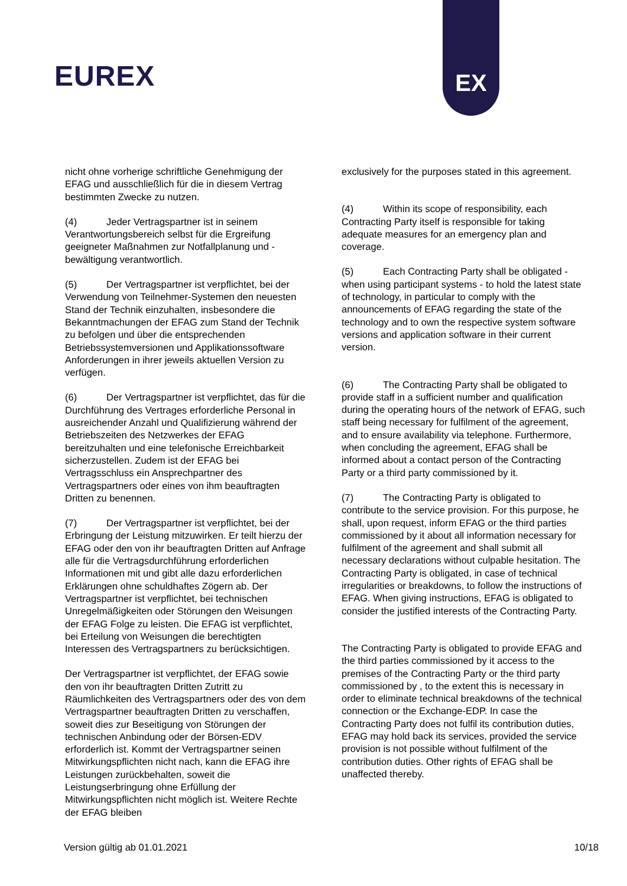EUREX
EX
nicht ohne vorherige schriftliche Genehmigung der EFAG und ausschließlich für die in diesem Vertrag bestimmten Zwecke zu nutzen.
(4) Jeder Vertragspartner ist in seinem Verantwortungsbereich selbst für die Ergreifung geeigneter Maßnahmen zur Notfallplanung und -bewältigung verantwortlich.
(5) Der Vertragspartner ist verpflichtet, bei der Verwendung von Teilnehmer-Systemen den neuesten Stand der Technik einzuhalten, insbesondere die Bekanntmachungen der EFAG zum Stand der Technik zu befolgen und über die entsprechenden Betriebssystemversionen und Applikationssoftware Anforderungen in ihrer jeweils aktuellen Version zu verfügen.
(6) Der Vertragspartner ist verpflichtet, das für die Durchführung des Vertrages erforderliche Personal in ausreichender Anzahl und Qualifizierung während der Betriebszeiten des Netzwerkes der EFAG bereitzuhalten und eine telefonische Erreichbarkeit sicherzustellen. Zudem ist der EFAG bei Vertragsschluss ein Ansprechpartner des Vertragspartners oder eines von ihm beauftragten Dritten zu benennen.
(7) Der Vertragspartner ist verpflichtet, bei der Erbringung der Leistung mitzuwirken. Er teilt hierzu der EFAG oder den von ihr beauftragten Dritten auf Anfrage alle für die Vertragsdurchführung erforderlichen Informationen mit und gibt alle dazu erforderlichen Erklärungen ohne schuldhaftes Zögern ab. Der Vertragspartner ist verpflichtet, bei technischen Unregelmäßigkeiten oder Störungen den Weisungen der EFAG Folge zu leisten. Die EFAG ist verpflichtet, bei Erteilung von Weisungen die berechtigten Interessen des Vertragspartners zu berücksichtigen.
Der Vertragspartner ist verpflichtet, der EFAG sowie den von ihr beauftragten Dritten Zutritt zu Räumlichkeiten des Vertragspartners oder des von dem Vertragspartner beauftragten Dritten zu verschaffen, soweit dies zur Beseitigung von Störungen der technischen Anbindung oder der Börsen-EDV erforderlich ist. Kommt der Vertragspartner seinen Mitwirkungspflichten nicht nach, kann die EFAG ihre Leistungen zurückbehalten, soweit die Leistungserbringung ohne Erfüllung der Mitwirkungspflichten nicht möglich ist. Weitere Rechte der EFAG bleiben
exclusively for the purposes stated in this agreement.
(4) Within its scope of responsibility, each Contracting Party itself is responsible for taking adequate measures for an emergency plan and coverage.
(5) Each Contracting Party shall be obligated - when using participant systems - to hold the latest state of technology, in particular to comply with the announcements of EFAG regarding the state of the technology and to own the respective system software versions and application software in their current version.
(6) The Contracting Party shall be obligated to provide staff in a sufficient number and qualification during the operating hours of the network of EFAG, such staff being necessary for fulfilment of the agreement, and to ensure availability via telephone. Furthermore, when concluding the agreement, EFAG shall be informed about a contact person of the Contracting Party or a third party commissioned by it.
(7) The Contracting Party is obligated to contribute to the service provision. For this purpose, he shall, upon request, inform EFAG or the third parties commissioned by it about all information necessary for fulfilment of the agreement and shall submit all necessary declarations without culpable hesitation. The Contracting Party is obligated, in case of technical irregularities or breakdowns, to follow the instructions of EFAG. When giving instructions, EFAG is obligated to consider the justified interests of the Contracting Party.
The Contracting Party is obligated to provide EFAG and the third parties commissioned by it access to the premises of the Contracting Party or the third party commissioned by , to the extent this is necessary in order to eliminate technical breakdowns of the technical connection or the Exchange-EDP. In case the Contracting Party does not fulfil its contribution duties, EFAG may hold back its services, provided the service provision is not possible without fulfilment of the contribution duties. Other rights of EFAG shall be unaffected thereby.
Version gültig ab 01.01.2021 10/18